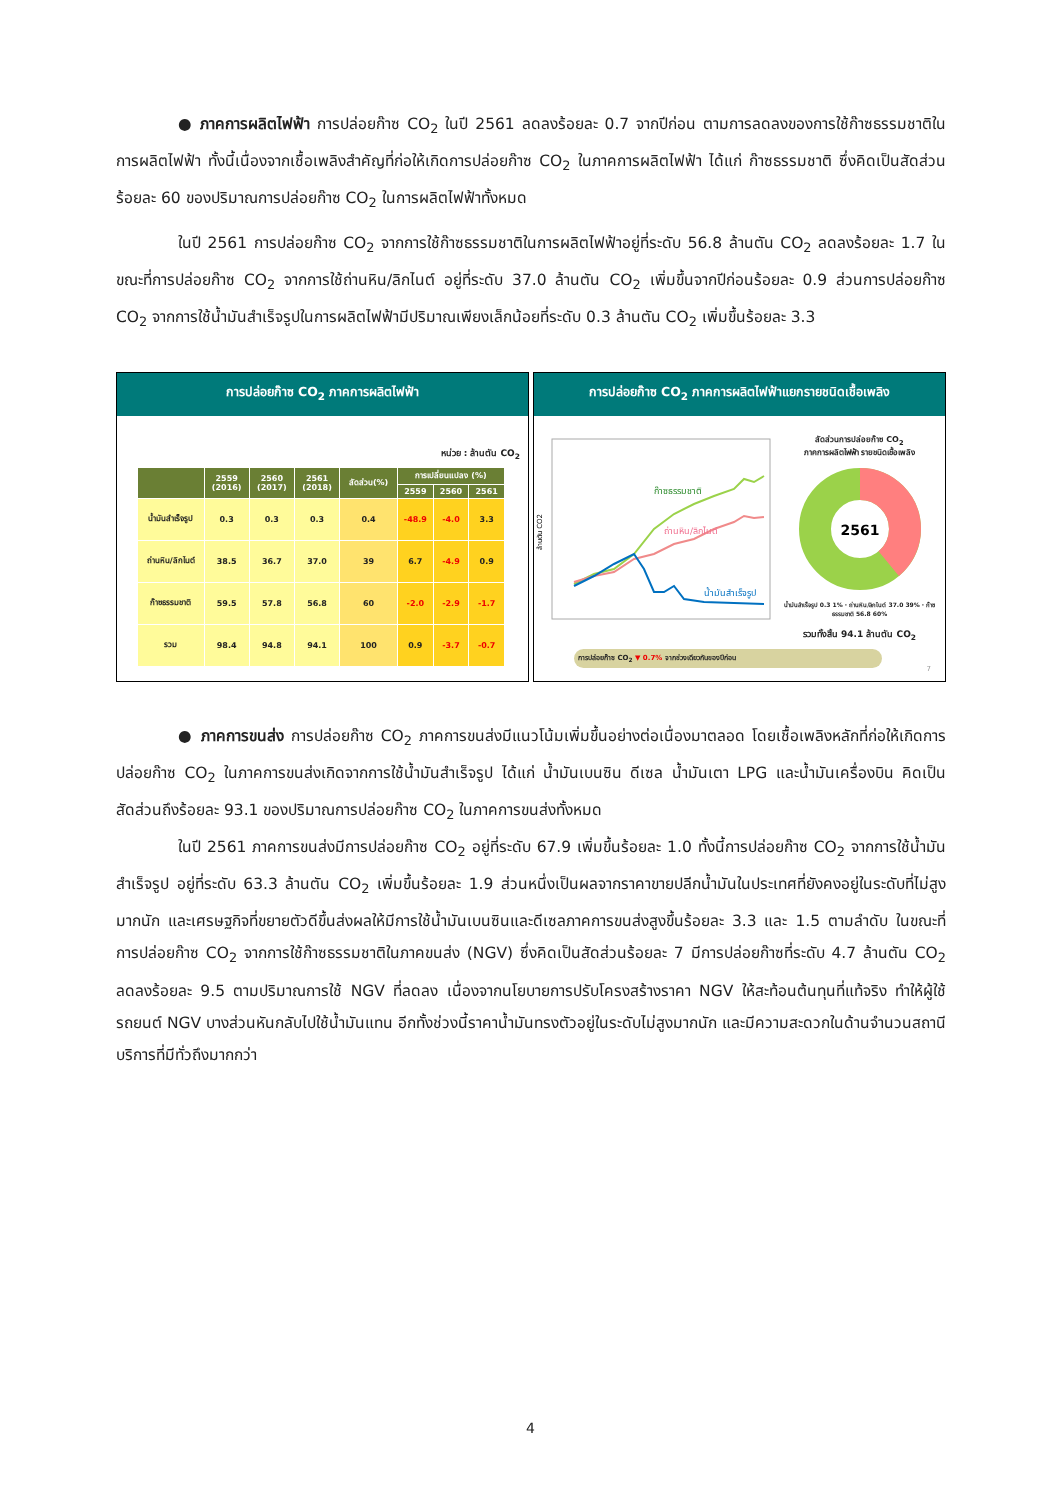● ภาคการผลิตไฟฟ้า การปล่อยก๊าซ CO<sub>2</sub> ในปี 2561 ลดลงร้อยละ 0.7 จากปีก่อน ตามการลดลงของการใช้ก๊าซธรรมชาติในการผลิตไฟฟ้า ทั้งนี้เนื่องจากเชื้อเพลิงสำคัญที่ก่อให้เกิดการปล่อยก๊าซ CO<sub>2</sub> ในภาคการผลิตไฟฟ้า ได้แก่ ก๊าซธรรมชาติ ซึ่งคิดเป็นสัดส่วนร้อยละ 60 ของปริมาณการปล่อยก๊าซ CO<sub>2</sub> ในการผลิตไฟฟ้าทั้งหมด
ในปี 2561 การปล่อยก๊าซ CO<sub>2</sub> จากการใช้ก๊าซธรรมชาติในการผลิตไฟฟ้าอยู่ที่ระดับ 56.8 ล้านตัน CO<sub>2</sub> ลดลงร้อยละ 1.7 ในขณะที่การปล่อยก๊าซ CO<sub>2</sub> จากการใช้ถ่านหิน/ลิกไนต์ อยู่ที่ระดับ 37.0 ล้านตัน CO<sub>2</sub> เพิ่มขึ้นจากปีก่อนร้อยละ 0.9 ส่วนการปล่อยก๊าซ CO<sub>2</sub> จากการใช้น้ำมันสำเร็จรูปในการผลิตไฟฟ้ามีปริมาณเพียงเล็กน้อยที่ระดับ 0.3 ล้านตัน CO<sub>2</sub> เพิ่มขึ้นร้อยละ 3.3
การปล่อยก๊าซ CO<sub>2</sub> ภาคการผลิตไฟฟ้า
หน่วย : ล้านตัน CO<sub>2</sub>
| | 2559 (2016) | 2560 (2017) | 2561 (2018) | สัดส่วน(%) | การเปลี่ยนแปลง (%) | | |
| --- | --- | --- | --- | --- | --- | --- | --- |
| | | | | | 2559 | 2560 | 2561 |
| น้ำมันสำเร็จรูป | 0.3 | 0.3 | 0.3 | 0.4 | -48.9 | -4.0 | 3.3 |
| ถ่านหิน/ลิกไนต์ | 38.5 | 36.7 | 37.0 | 39 | 6.7 | -4.9 | 0.9 |
| ก๊าซธรรมชาติ | 59.5 | 57.8 | 56.8 | 60 | -2.0 | -2.9 | -1.7 |
| รวม | 98.4 | 94.8 | 94.1 | 100 | 0.9 | -3.7 | -0.7 |
การปล่อยก๊าซ CO<sub>2</sub> ภาคการผลิตไฟฟ้าแยกรายชนิดเชื้อเพลิง
ล้านตัน CO2
ก๊าซธรรมชาติ
ถ่านหิน/ลิกไนต์
น้ำมันสำเร็จรูป
สัดส่วนการปล่อยก๊าซ CO<sub>2</sub>
ภาคการผลิตไฟฟ้า รายชนิดเชื้อเพลิง
2561
น้ำมันสำเร็จรูป 0.3 1% · ถ่านหิน/ลิกไนต์ 37.0 39% · ก๊าซธรรมชาติ 56.8 60%
รวมทั้งสิ้น 94.1 ล้านตัน CO<sub>2</sub>
การปล่อยก๊าซ CO<sub>2</sub> ▼ 0.7% จากช่วงเดียวกันของปีก่อน
7
● ภาคการขนส่ง การปล่อยก๊าซ CO<sub>2</sub> ภาคการขนส่งมีแนวโน้มเพิ่มขึ้นอย่างต่อเนื่องมาตลอด โดยเชื้อเพลิงหลักที่ก่อให้เกิดการปล่อยก๊าซ CO<sub>2</sub> ในภาคการขนส่งเกิดจากการใช้น้ำมันสำเร็จรูป ได้แก่ น้ำมันเบนซิน ดีเซล น้ำมันเตา LPG และน้ำมันเครื่องบิน คิดเป็นสัดส่วนถึงร้อยละ 93.1 ของปริมาณการปล่อยก๊าซ CO<sub>2</sub> ในภาคการขนส่งทั้งหมด
ในปี 2561 ภาคการขนส่งมีการปล่อยก๊าซ CO<sub>2</sub> อยู่ที่ระดับ 67.9 เพิ่มขึ้นร้อยละ 1.0 ทั้งนี้การปล่อยก๊าซ CO<sub>2</sub> จากการใช้น้ำมันสำเร็จรูป อยู่ที่ระดับ 63.3 ล้านตัน CO<sub>2</sub> เพิ่มขึ้นร้อยละ 1.9 ส่วนหนึ่งเป็นผลจากราคาขายปลีกน้ำมันในประเทศที่ยังคงอยู่ในระดับที่ไม่สูงมากนัก และเศรษฐกิจที่ขยายตัวดีขึ้นส่งผลให้มีการใช้น้ำมันเบนซินและดีเซลภาคการขนส่งสูงขึ้นร้อยละ 3.3 และ 1.5 ตามลำดับ ในขณะที่การปล่อยก๊าซ CO<sub>2</sub> จากการใช้ก๊าซธรรมชาติในภาคขนส่ง (NGV) ซึ่งคิดเป็นสัดส่วนร้อยละ 7 มีการปล่อยก๊าซที่ระดับ 4.7 ล้านตัน CO<sub>2</sub> ลดลงร้อยละ 9.5 ตามปริมาณการใช้ NGV ที่ลดลง เนื่องจากนโยบายการปรับโครงสร้างราคา NGV ให้สะท้อนต้นทุนที่แท้จริง ทำให้ผู้ใช้รถยนต์ NGV บางส่วนหันกลับไปใช้น้ำมันแทน อีกทั้งช่วงนี้ราคาน้ำมันทรงตัวอยู่ในระดับไม่สูงมากนัก และมีความสะดวกในด้านจำนวนสถานีบริการที่มีทั่วถึงมากกว่า
4